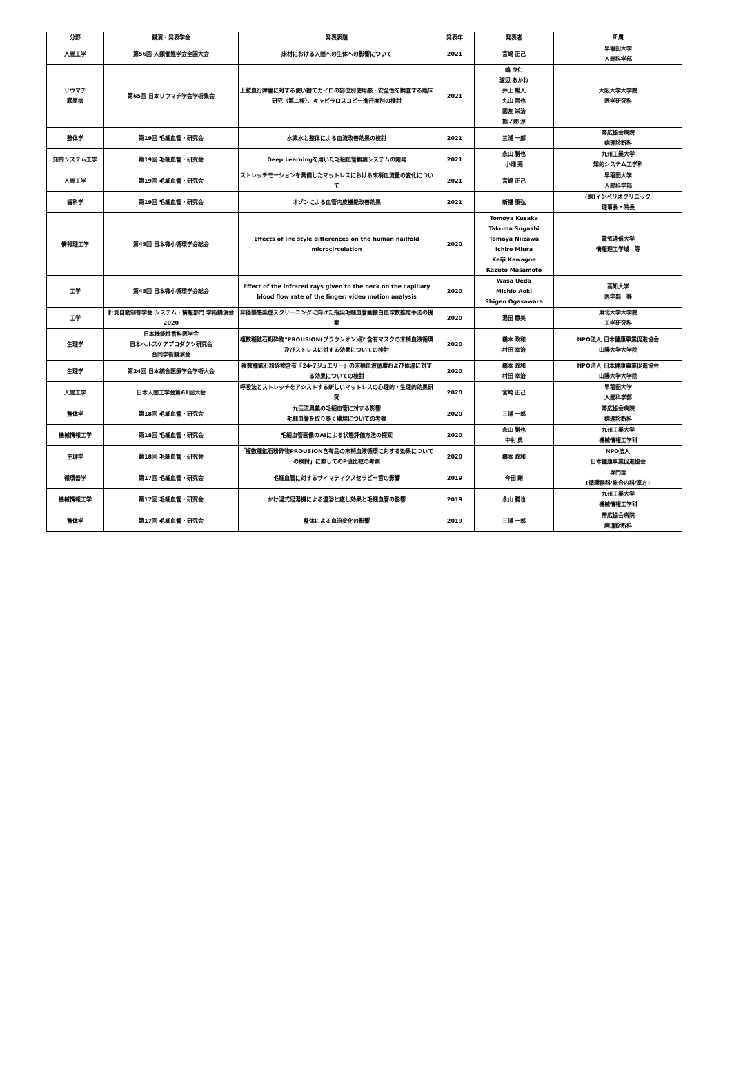| 分野 | 講演・発表学会 | 発表表題 | 発表年 | 発表者 | 所属 |
| --- | --- | --- | --- | --- | --- |
| 人間工学 | 第56回 人類働態学会全国大会 | 床材における人間への生体への影響について | 2021 | 宮崎 正己 | 早稲田大学 人間科学部 |
| リウマチ 膠原病 | 第65回 日本リウマチ学会学術集会 | 上肢血行障害に対する使い捨てカイロの部位別使用感・安全性を調査する臨床研究（第二報）、キャピラロスコピー進行度別の検討 | 2021 | 嶋 良仁 渡辺 あかね 井上 暢人 丸山 哲也 國友 栄治 熊ノ郷 淳 | 大阪大学大学院 医学研究科 |
| 整体学 | 第19回 毛細血管・研究会 | 水素水と整体による血流改善効果の検討 | 2021 | 三浦 一郎 | 帯広協会病院 病理診断科 |
| 知的システム工学 | 第19回 毛細血管・研究会 | Deep Learningを用いた毛細血管観察システムの開発 | 2021 | 永山 勝也 小畑 亮 | 九州工業大学 知的システム工学科 |
| 人間工学 | 第19回 毛細血管・研究会 | ストレッチモーションを具備したマットレスにおける末梢血流量の変化について | 2021 | 宮崎 正己 | 早稲田大学 人間科学部 |
| 歯科学 | 第19回 毛細血管・研究会 | オゾンによる血管内皮機能改善効果 | 2021 | 新福 康弘 | (医)インペリオクリニック 理事長・院長 |
| 情報理工学 | 第45回 日本微小循環学会総会 | Effects of life style differences on the human nailfold microcirculation | 2020 | Tomoya Kusaka Takuma Sugashi Tomoya Niizawa Ichiro Miura Keiji Kawagoe Kazuto Masamoto | 電気通信大学 情報理工学域 等 |
| 工学 | 第45回 日本微小循環学会総会 | Effect of the infrared rays given to the neck on the capillary blood flow rate of the finger: video motion analysis | 2020 | Wasa Ueda Michio Aoki Shigeo Ogasawara | 高知大学 医学部 等 |
| 工学 | 計測自動制御学会 システム・情報部門 学術講演会 2020 | 非侵襲感染症スクリーニングに向けた指尖毛細血管画像白血球数推定手法の提案 | 2020 | 湯田 恵美 | 東北大学大学院 工学研究科 |
| 生理学 | 日本機能性香料医学会 日本ヘルスケアプロダクツ研究会 合同学術講演会 | 複数種鉱石粉砕物"PROUSION(プラウシオン)Ⓡ"含有マスクの末梢血液循環及びストレスに対する効果についての検討 | 2020 | 橋本 政和 村田 幸治 | NPO法人 日本健康事業促進協会 山陽大学大学院 |
| 生理学 | 第24回 日本統合医療学会学術大会 | 複数種鉱石粉砕物含有『24-7ジュエリー』の末梢血液循環および体温に対する効果についての検討 | 2020 | 橋本 政和 村田 幸治 | NPO法人 日本健康事業促進協会 山陽大学大学院 |
| 人間工学 | 日本人間工学会第61回大会 | 呼吸法とストレッチをアシストする新しいマットレスの心理的・生理的効果研究 | 2020 | 宮崎 正己 | 早稲田大学 人間科学部 |
| 整体学 | 第18回 毛細血管・研究会 | 九伝流奥義の毛細血管に対する影響 毛細血管を取り巻く環境についての考察 | 2020 | 三浦 一郎 | 帯広協会病院 病理診断科 |
| 機械情報工学 | 第18回 毛細血管・研究会 | 毛細血管画像のAIによる状態評価方法の探索 | 2020 | 永山 勝也 中村 典 | 九州工業大学 機械情報工学科 |
| 生理学 | 第18回 毛細血管・研究会 | 「複数種鉱石粉砕物PROUSION含有品の末梢血液循環に対する効果についての検討」に際してのP値比較の考察 | 2020 | 橋本 政和 | NPO法人 日本健康事業促進協会 |
| 循環器学 | 第17回 毛細血管・研究会 | 毛細血管に対するサイマティクスセラピー音の影響 | 2019 | 今田 剛 | 専門医 (循環器科/総合内科/漢方) |
| 機械情報工学 | 第17回 毛細血管・研究会 | かけ湯式足湯機による温浴と癒し効果と毛細血管の影響 | 2019 | 永山 勝也 | 九州工業大学 機械情報工学科 |
| 整体学 | 第17回 毛細血管・研究会 | 整体による血流変化の影響 | 2019 | 三浦 一郎 | 帯広協会病院 病理診断科 |